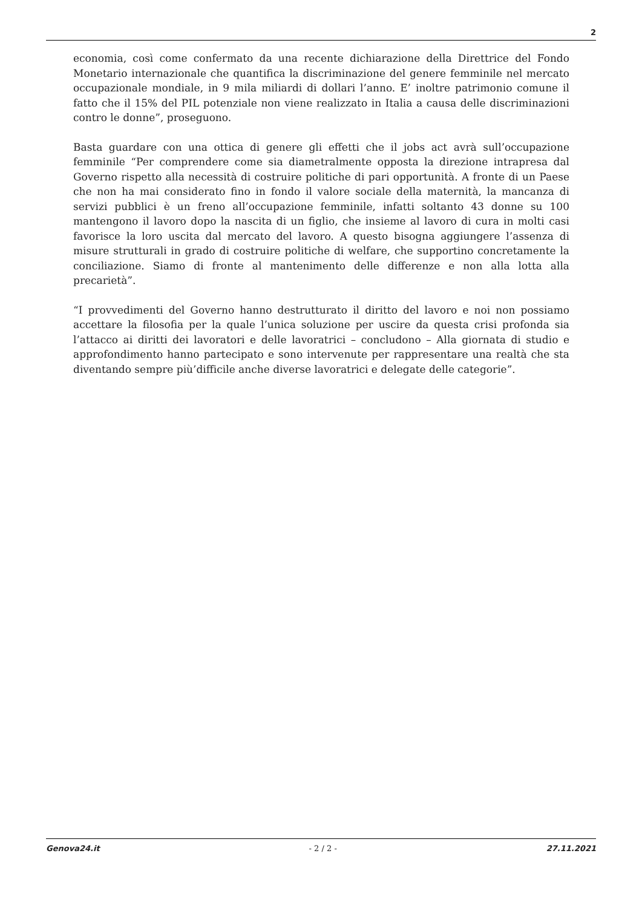2
economia, così come confermato da una recente dichiarazione della Direttrice del Fondo Monetario internazionale che quantifica la discriminazione del genere femminile nel mercato occupazionale mondiale, in 9 mila miliardi di dollari l’anno. E’ inoltre patrimonio comune il fatto che il 15% del PIL potenziale non viene realizzato in Italia a causa delle discriminazioni contro le donne”, proseguono.
Basta guardare con una ottica di genere gli effetti che il jobs act avrà sull’occupazione femminile “Per comprendere come sia diametralmente opposta la direzione intrapresa dal Governo rispetto alla necessità di costruire politiche di pari opportunità. A fronte di un Paese che non ha mai considerato fino in fondo il valore sociale della maternità, la mancanza di servizi pubblici è un freno all’occupazione femminile, infatti soltanto 43 donne su 100 mantengono il lavoro dopo la nascita di un figlio, che insieme al lavoro di cura in molti casi favorisce la loro uscita dal mercato del lavoro. A questo bisogna aggiungere l’assenza di misure strutturali in grado di costruire politiche di welfare, che supportino concretamente la conciliazione. Siamo di fronte al mantenimento delle differenze e non alla lotta alla precarietà”.
“I provvedimenti del Governo hanno destrutturato il diritto del lavoro e noi non possiamo accettare la filosofia per la quale l’unica soluzione per uscire da questa crisi profonda sia l’attacco ai diritti dei lavoratori e delle lavoratrici – concludono – Alla giornata di studio e approfondimento hanno partecipato e sono intervenute per rappresentare una realtà che sta diventando sempre più’difficile anche diverse lavoratrici e delegate delle categorie”.
Genova24.it - 2 / 2 - 27.11.2021